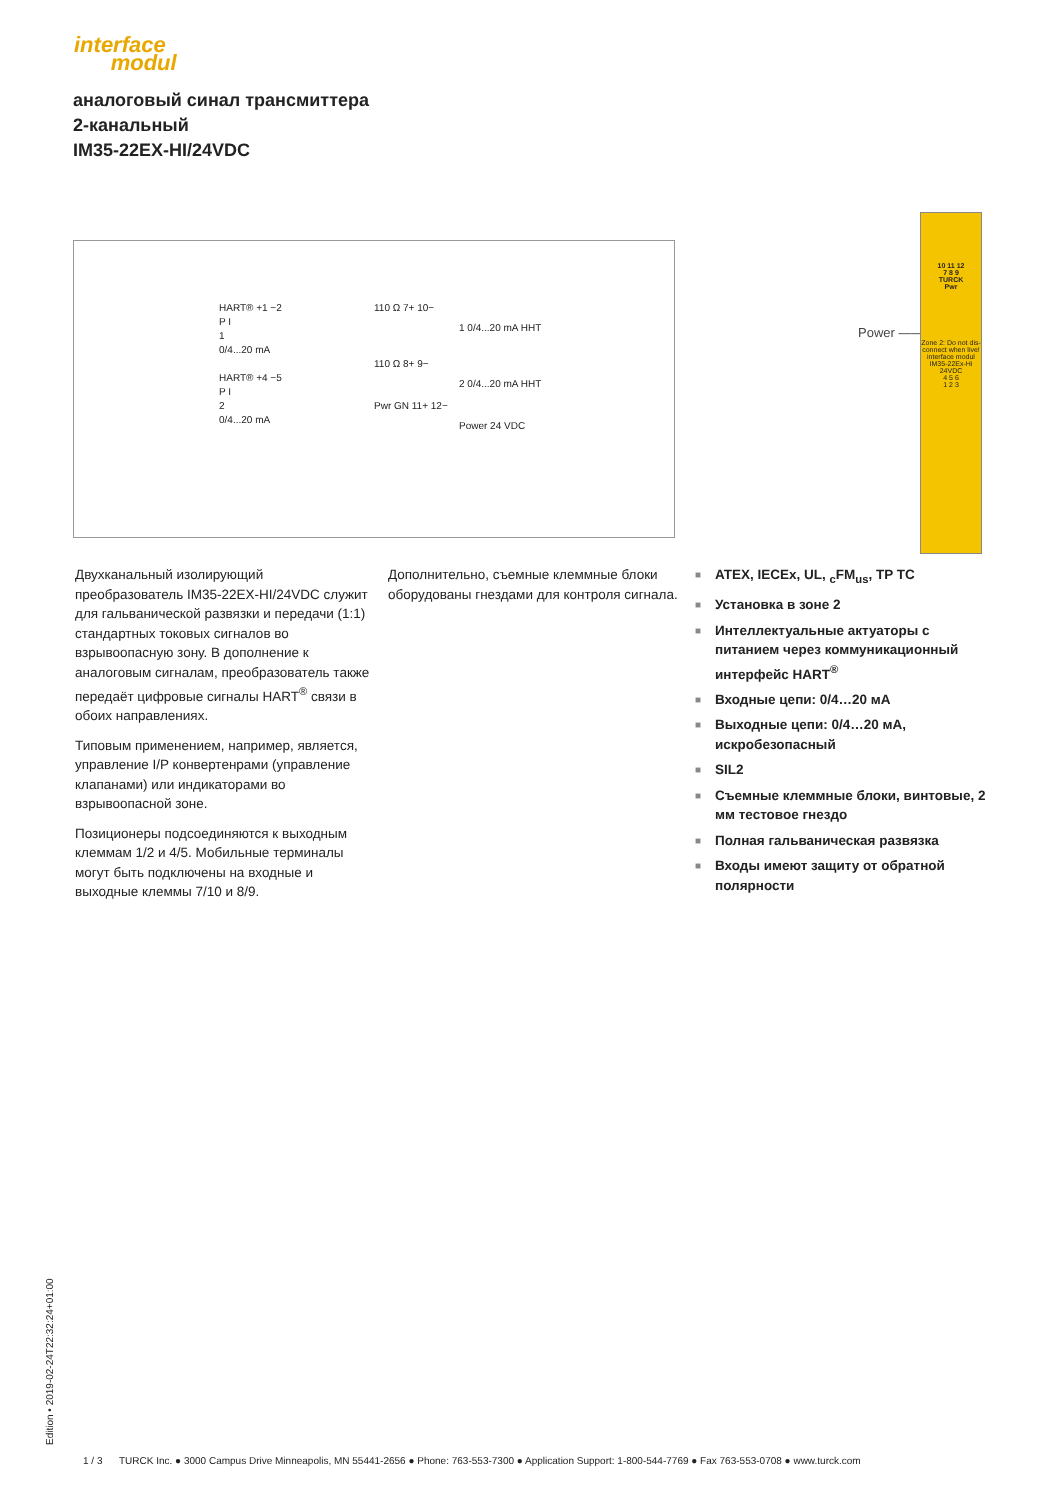interface
modul
аналоговый синал трансмиттера
2-канальный
IM35-22EX-HI/24VDC
HART® +1 −2
P I
1
0/4...20 mA
HART® +4 −5
P I
2
0/4...20 mA
110 Ω 7+ 10−
110 Ω 8+ 9−
Pwr GN 11+ 12−
1 0/4...20 mA HHT
2 0/4...20 mA HHT
Power 24 VDC
Power ——
10 11 12
7 8 9
TURCK
Pwr
Zone 2: Do not dis-connect when live!
interface modul
IM35-22Ex-Hi
24VDC
4 5 6
1 2 3
Двухканальный изолирующий преобразователь IM35-22EX-HI/24VDC служит для гальванической развязки и передачи (1:1) стандартных токовых сигналов во взрывоопасную зону. В дополнение к аналоговым сигналам, преобразователь также передаёт цифровые сигналы HART<sup>®</sup> связи в обоих направлениях.
Типовым применением, например, является, управление I/P конвертенрами (управление клапанами) или индикаторами во взрывоопасной зоне.
Позиционеры подсоединяются к выходным клеммам 1/2 и 4/5. Мобильные терминалы могут быть подключены на входные и выходные клеммы 7/10 и 8/9.
Дополнительно, съемные клеммные блоки оборудованы гнездами для контроля сигнала.
■ ATEX, IECEx, UL, <sub>c</sub>FM<sub>us</sub>, TP TC
■ Установка в зоне 2
■ Интеллектуальные актуаторы с питанием через коммуникационный интерфейс HART<sup>®</sup>
■ Входные цепи: 0/4…20 мА
■ Выходные цепи: 0/4…20 мА, искробезопасный
■ SIL2
■ Съемные клеммные блоки, винтовые, 2 мм тестовое гнездо
■ Полная гальваническая развязка
■ Входы имеют защиту от обратной полярности
Edition • 2019-02-24T22:32:24+01:00
1 / 3 TURCK Inc. ● 3000 Campus Drive Minneapolis, MN 55441-2656 ● Phone: 763-553-7300 ● Application Support: 1-800-544-7769 ● Fax 763-553-0708 ● www.turck.com